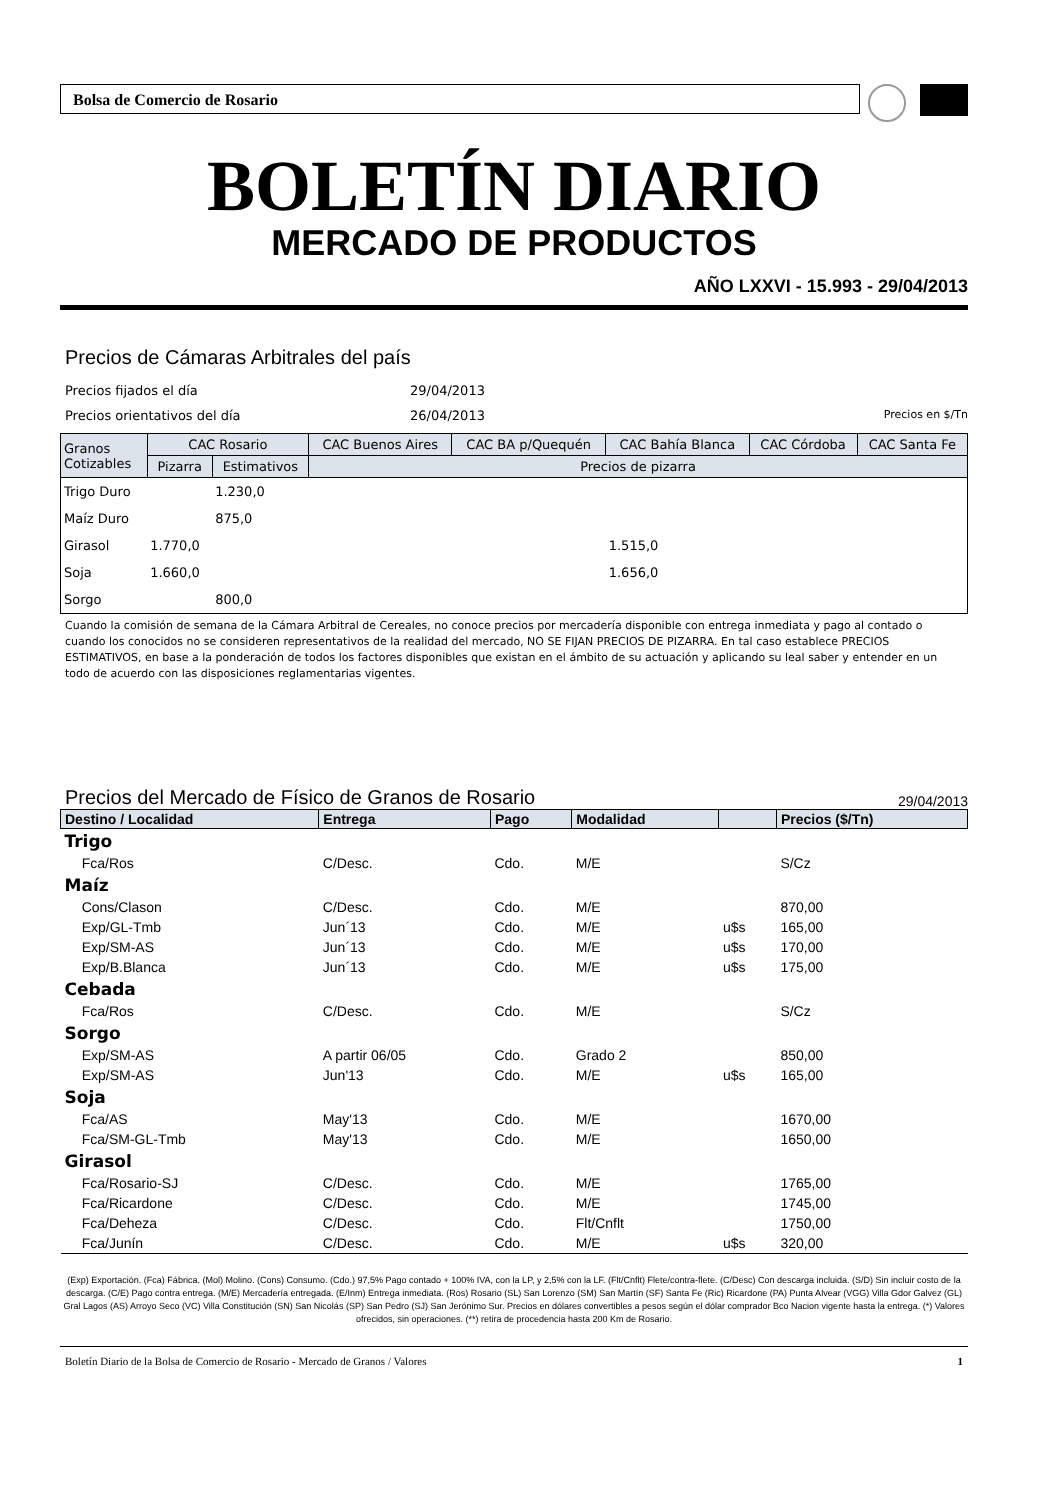Bolsa de Comercio de Rosario
BOLETÍN DIARIO
MERCADO DE PRODUCTOS
AÑO LXXVI - 15.993 - 29/04/2013
Precios de Cámaras Arbitrales del país
Precios fijados el día 29/04/2013
Precios orientativos del día 26/04/2013 Precios en $/Tn
| Granos Cotizables | CAC Rosario | | CAC Buenos Aires | CAC BA p/Quequén | CAC Bahía Blanca | CAC Córdoba | CAC Santa Fe |
| --- | --- | --- | --- | --- | --- | --- | --- |
| | Pizarra | Estimativos | Precios de pizarra | | | | |
| Trigo Duro | | 1.230,0 | | | | | |
| Maíz Duro | | 875,0 | | | | | |
| Girasol | 1.770,0 | | | | 1.515,0 | | |
| Soja | 1.660,0 | | | | 1.656,0 | | |
| Sorgo | | 800,0 | | | | | |
Cuando la comisión de semana de la Cámara Arbitral de Cereales, no conoce precios por mercadería disponible con entrega inmediata y pago al contado o cuando los conocidos no se consideren representativos de la realidad del mercado, NO SE FIJAN PRECIOS DE PIZARRA. En tal caso establece PRECIOS ESTIMATIVOS, en base a la ponderación de todos los factores disponibles que existan en el ámbito de su actuación y aplicando su leal saber y entender en un todo de acuerdo con las disposiciones reglamentarias vigentes.
Precios del Mercado de Físico de Granos de Rosario
29/04/2013
| Destino / Localidad | | Entrega | Pago | Modalidad | | Precios ($/Tn) |
| --- | --- | --- | --- | --- | --- | --- |
| Trigo | | | | | | |
| | Fca/Ros | C/Desc. | Cdo. | M/E | | S/Cz |
| Maíz | | | | | | |
| | Cons/Clason | C/Desc. | Cdo. | M/E | | 870,00 |
| | Exp/GL-Tmb | Jun´13 | Cdo. | M/E | u$s | 165,00 |
| | Exp/SM-AS | Jun´13 | Cdo. | M/E | u$s | 170,00 |
| | Exp/B.Blanca | Jun´13 | Cdo. | M/E | u$s | 175,00 |
| Cebada | | | | | | |
| | Fca/Ros | C/Desc. | Cdo. | M/E | | S/Cz |
| Sorgo | | | | | | |
| | Exp/SM-AS | A partir 06/05 | Cdo. | Grado 2 | | 850,00 |
| | Exp/SM-AS | Jun'13 | Cdo. | M/E | u$s | 165,00 |
| Soja | | | | | | |
| | Fca/AS | May'13 | Cdo. | M/E | | 1670,00 |
| | Fca/SM-GL-Tmb | May'13 | Cdo. | M/E | | 1650,00 |
| Girasol | | | | | | |
| | Fca/Rosario-SJ | C/Desc. | Cdo. | M/E | | 1765,00 |
| | Fca/Ricardone | C/Desc. | Cdo. | M/E | | 1745,00 |
| | Fca/Deheza | C/Desc. | Cdo. | Flt/Cnflt | | 1750,00 |
| | Fca/Junín | C/Desc. | Cdo. | M/E | u$s | 320,00 |
(Exp) Exportación. (Fca) Fábrica. (Mol) Molino. (Cons) Consumo. (Cdo.) 97,5% Pago contado + 100% IVA, con la LP, y 2,5% con la LF. (Flt/Cnflt) Flete/contra-flete. (C/Desc) Con descarga incluida. (S/D) Sin incluir costo de la descarga. (C/E) Pago contra entrega. (M/E) Mercadería entregada. (E/Inm) Entrega inmediata. (Ros) Rosario (SL) San Lorenzo (SM) San Martín (SF) Santa Fe (Ric) Ricardone (PA) Punta Alvear (VGG) Villa Gdor Galvez (GL) Gral Lagos (AS) Arroyo Seco (VC) Villa Constitución (SN) San Nicolás (SP) San Pedro (SJ) San Jerónimo Sur. Precios en dólares convertibles a pesos según el dólar comprador Bco Nacion vigente hasta la entrega. (*) Valores ofrecidos, sin operaciones. (**) retira de procedencia hasta 200 Km de Rosario.
Boletín Diario de la Bolsa de Comercio de Rosario - Mercado de Granos / Valores 1